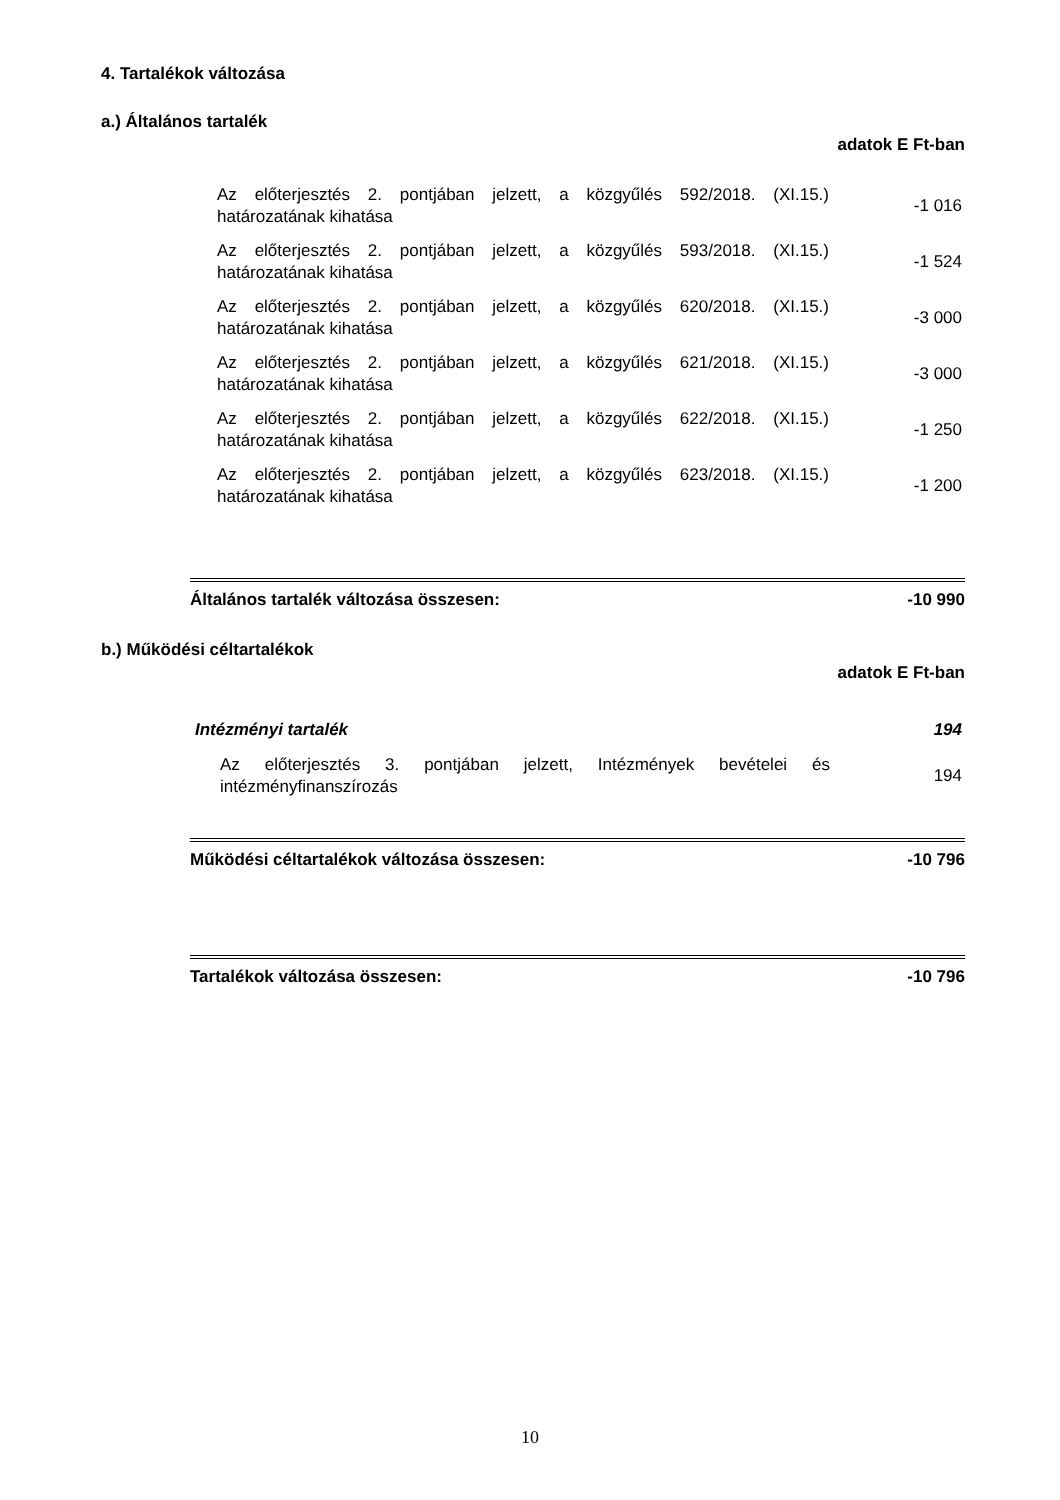4. Tartalékok változása
a.) Általános tartalék
adatok E Ft-ban
| Az előterjesztés 2. pontjában jelzett, a közgyűlés 592/2018. (XI.15.) határozatának kihatása | -1 016 |
| Az előterjesztés 2. pontjában jelzett, a közgyűlés 593/2018. (XI.15.) határozatának kihatása | -1 524 |
| Az előterjesztés 2. pontjában jelzett, a közgyűlés 620/2018. (XI.15.) határozatának kihatása | -3 000 |
| Az előterjesztés 2. pontjában jelzett, a közgyűlés 621/2018. (XI.15.) határozatának kihatása | -3 000 |
| Az előterjesztés 2. pontjában jelzett, a közgyűlés 622/2018. (XI.15.) határozatának kihatása | -1 250 |
| Az előterjesztés 2. pontjában jelzett, a közgyűlés 623/2018. (XI.15.) határozatának kihatása | -1 200 |
Általános tartalék változása összesen: -10 990
b.) Működési céltartalékok
adatok E Ft-ban
| Intézményi tartalék | 194 |
| Az előterjesztés 3. pontjában jelzett, Intézmények bevételei és intézményfinanszírozás | 194 |
Működési céltartalékok változása összesen: -10 796
Tartalékok változása összesen: -10 796
10